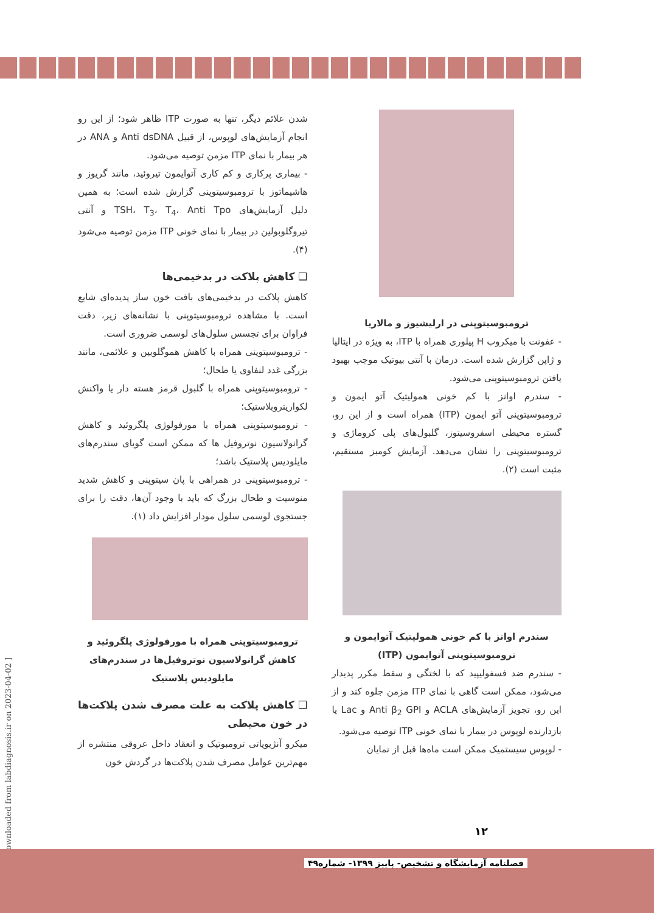ترومبوسیتوپنی در ارلیشیوز و مالاریا
- عفونت با میکروب H پیلوری همراه با ITP، به ویژه در ایتالیا و ژاپن گزارش شده است. درمان با آنتی بیوتیک موجب بهبود یافتن ترومبوسیتوپنی می‌شود.
- سندرم اوانز با کم خونی همولیتیک آتو ایمون و ترومبوسیتوپنی آتو ایمون (ITP) همراه است و از این رو، گستره محیطی اسفروسیتوز، گلبول‌های پلی کروماژی و ترومبوسیتوپنی را نشان می‌دهد. آزمایش کومبز مستقیم، مثبت است (۲).
سندرم اوانز با کم خونی همولیتیک آتوایمون و ترومبوسیتوپنی آتوایمون (ITP)
- سندرم ضد فسفولیپید که با لختگی و سقط مکرر پدیدار می‌شود، ممکن است گاهی با نمای ITP مزمن جلوه کند و از این رو، تجویز آزمایش‌های ACLA و Anti β<sub>2</sub> GPI و Lac یا بازدارنده لوپوس در بیمار با نمای خونی ITP توصیه می‌شود.
- لوپوس سیستمیک ممکن است ماه‌ها قبل از نمایان
شدن علائم دیگر، تنها به صورت ITP ظاهر شود؛ از این رو انجام آزمایش‌های لوپوس، از قبیل Anti dsDNA و ANA در هر بیمار با نمای ITP مزمن توصیه می‌شود.
- بیماری پرکاری و کم کاری آتوایمون تیروئید، مانند گریوز و هاشیماتوز با ترومبوسیتوپنی گزارش شده است؛ به همین دلیل آزمایش‌های TSH، T<sub>3</sub>، T<sub>4</sub>، Anti Tpo و آنتی تیروگلوبولین در بیمار با نمای خونی ITP مزمن توصیه می‌شود (۴).
❑ کاهش پلاکت در بدخیمی‌ها
کاهش پلاکت در بدخیمی‌های بافت خون ساز پدیده‌ای شایع است. با مشاهده ترومبوسیتوپنی با نشانه‌های زیر، دقت فراوان برای تجسس سلول‌های لوسمی ضروری است.
- ترومبوسیتوپنی همراه با کاهش هموگلوبین و علائمی، مانند بزرگی غدد لنفاوی یا طحال؛
- ترومبوسیتوپنی همراه با گلبول قرمز هسته دار یا واکنش لکواریتروبلاستیک؛
- ترومبوسیتوپنی همراه با مورفولوژی پلگروئید و کاهش گرانولاسیون نوتروفیل ها که ممکن است گویای سندرم‌های مایلودیس پلاستیک باشد؛
- ترومبوسیتوپنی در همراهی با پان سیتوپنی و کاهش شدید منوسیت و طحال بزرگ که باید با وجود آن‌ها، دقت را برای جستجوی لوسمی سلول مودار افزایش داد (۱).
ترومبوسیتوپنی همراه با مورفولوژی پلگروئید و کاهش گرانولاسیون نوتروفیل‌ها در سندرم‌های مایلودیس پلاستیک
❑ کاهش پلاکت به علت مصرف شدن پلاکت‌ها در خون محیطی
میکرو آنژیوپاتی ترومبوتیک و انعقاد داخل عروقی منتشره از مهم‌ترین عوامل مصرف شدن پلاکت‌ها در گردش خون
[ Downloaded from labdiagnosis.ir on 2023-04-02 ]
۱۲
فصلنامه آزمایشگاه و تشخیص- پاییز ۱۳۹۹- شماره۴۹